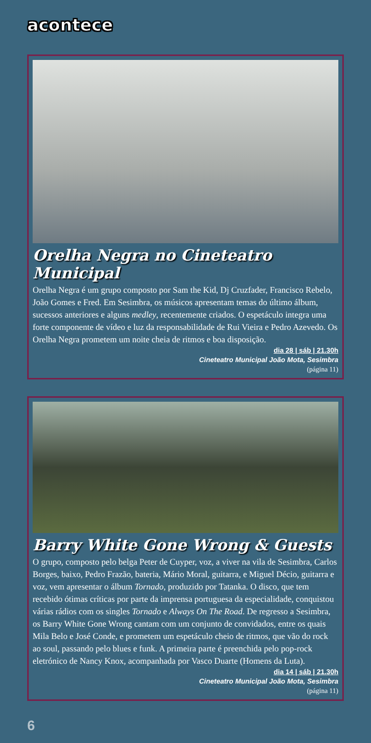acontece
Orelha Negra no Cineteatro Municipal
Orelha Negra é um grupo composto por Sam the Kid, Dj Cruzfader, Francisco Rebelo, João Gomes e Fred. Em Sesimbra, os músicos apresentam temas do último álbum, sucessos anteriores e alguns medley, recentemente criados. O espetáculo integra uma forte componente de vídeo e luz da responsabilidade de Rui Vieira e Pedro Azevedo. Os Orelha Negra prometem um noite cheia de ritmos e boa disposição.
dia 28 | sáb | 21.30h
Cineteatro Municipal João Mota, Sesimbra
(página 11)
Barry White Gone Wrong & Guests
O grupo, composto pelo belga Peter de Cuyper, voz, a viver na vila de Sesimbra, Carlos Borges, baixo, Pedro Frazão, bateria, Mário Moral, guitarra, e Miguel Décio, guitarra e voz, vem apresentar o álbum Tornado, produzido por Tatanka. O disco, que tem recebido ótimas críticas por parte da imprensa portuguesa da especialidade, conquistou várias rádios com os singles Tornado e Always On The Road. De regresso a Sesimbra, os Barry White Gone Wrong cantam com um conjunto de convidados, entre os quais Mila Belo e José Conde, e prometem um espetáculo cheio de ritmos, que vão do rock ao soul, passando pelo blues e funk. A primeira parte é preenchida pelo pop-rock eletrónico de Nancy Knox, acompanhada por Vasco Duarte (Homens da Luta).
dia 14 | sáb | 21.30h
Cineteatro Municipal João Mota, Sesimbra
(página 11)
6